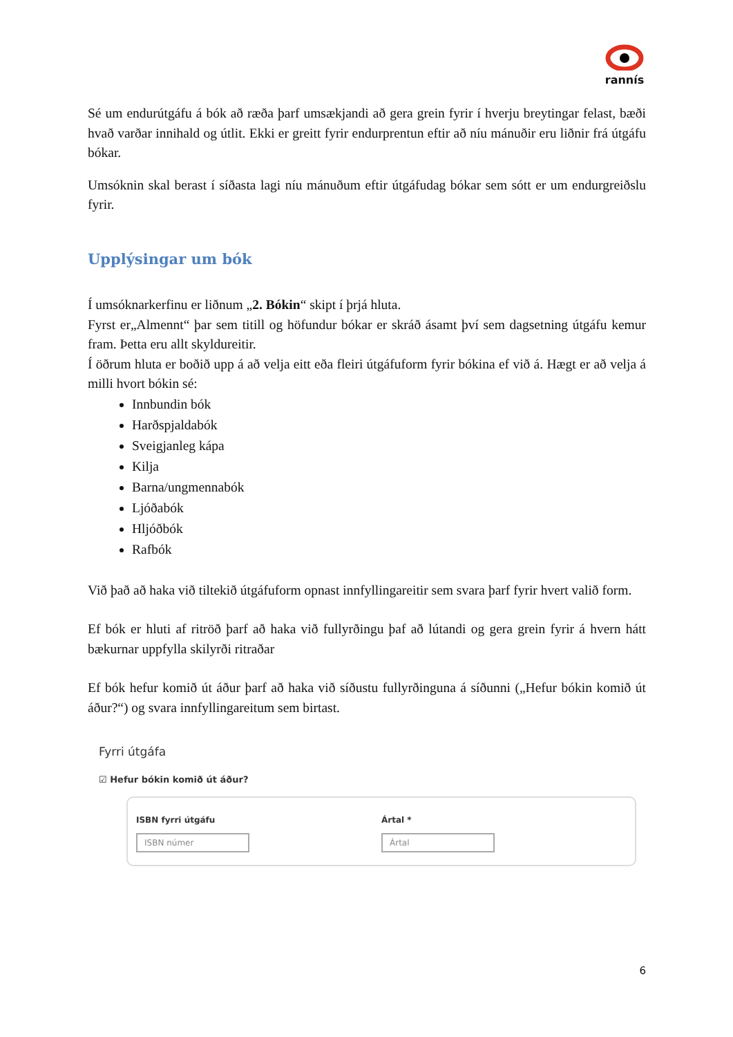rannís
Sé um endurútgáfu á bók að ræða þarf umsækjandi að gera grein fyrir í hverju breytingar felast, bæði hvað varðar innihald og útlit. Ekki er greitt fyrir endurprentun eftir að níu mánuðir eru liðnir frá útgáfu bókar.
Umsóknin skal berast í síðasta lagi níu mánuðum eftir útgáfudag bókar sem sótt er um endurgreiðslu fyrir.
Upplýsingar um bók
Í umsóknarkerfinu er liðnum „2. Bókin“ skipt í þrjá hluta.
Fyrst er„Almennt“ þar sem titill og höfundur bókar er skráð ásamt því sem dagsetning útgáfu kemur fram. Þetta eru allt skyldureitir.
Í öðrum hluta er boðið upp á að velja eitt eða fleiri útgáfuform fyrir bókina ef við á. Hægt er að velja á milli hvort bókin sé:
Innbundin bók
Harðspjaldabók
Sveigjanleg kápa
Kilja
Barna/ungmennabók
Ljóðabók
Hljóðbók
Rafbók
Við það að haka við tiltekið útgáfuform opnast innfyllingareitir sem svara þarf fyrir hvert valið form.
Ef bók er hluti af ritröð þarf að haka við fullyrðingu þaf að lútandi og gera grein fyrir á hvern hátt bækurnar uppfylla skilyrði ritraðar
Ef bók hefur komið út áður þarf að haka við síðustu fullyrðinguna á síðunni („Hefur bókin komið út áður?“) og svara innfyllingareitum sem birtast.
Fyrri útgáfa
☑ Hefur bókin komið út áður?
ISBN fyrri útgáfu
ISBN númer
Ártal *
Ártal
6